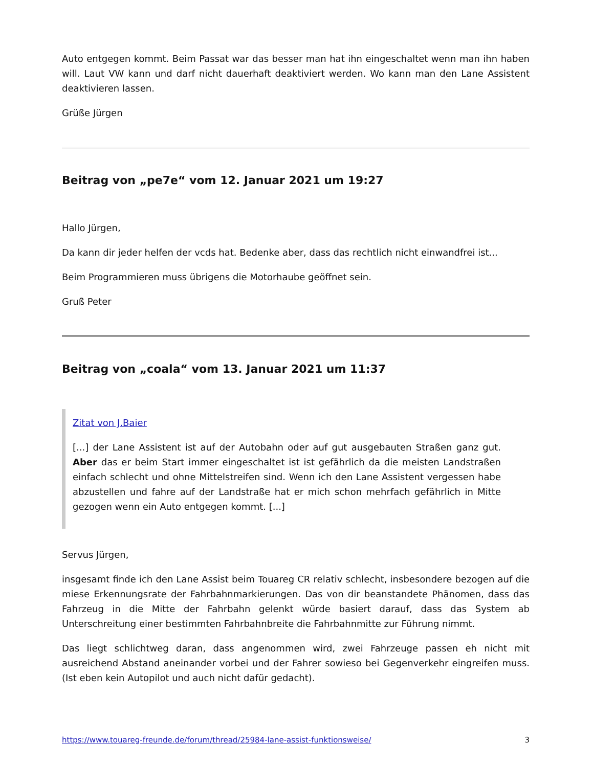Auto entgegen kommt. Beim Passat war das besser man hat ihn eingeschaltet wenn man ihn haben will. Laut VW kann und darf nicht dauerhaft deaktiviert werden. Wo kann man den Lane Assistent deaktivieren lassen.
Grüße Jürgen
Beitrag von „pe7e“ vom 12. Januar 2021 um 19:27
Hallo Jürgen,
Da kann dir jeder helfen der vcds hat. Bedenke aber, dass das rechtlich nicht einwandfrei ist...
Beim Programmieren muss übrigens die Motorhaube geöffnet sein.
Gruß Peter
Beitrag von „coala“ vom 13. Januar 2021 um 11:37
Zitat von J.Baier
[...] der Lane Assistent ist auf der Autobahn oder auf gut ausgebauten Straßen ganz gut. Aber das er beim Start immer eingeschaltet ist ist gefährlich da die meisten Landstraßen einfach schlecht und ohne Mittelstreifen sind. Wenn ich den Lane Assistent vergessen habe abzustellen und fahre auf der Landstraße hat er mich schon mehrfach gefährlich in Mitte gezogen wenn ein Auto entgegen kommt. [...]
Servus Jürgen,
insgesamt finde ich den Lane Assist beim Touareg CR relativ schlecht, insbesondere bezogen auf die miese Erkennungsrate der Fahrbahnmarkierungen. Das von dir beanstandete Phänomen, dass das Fahrzeug in die Mitte der Fahrbahn gelenkt würde basiert darauf, dass das System ab Unterschreitung einer bestimmten Fahrbahnbreite die Fahrbahnmitte zur Führung nimmt.
Das liegt schlichtweg daran, dass angenommen wird, zwei Fahrzeuge passen eh nicht mit ausreichend Abstand aneinander vorbei und der Fahrer sowieso bei Gegenverkehr eingreifen muss. (Ist eben kein Autopilot und auch nicht dafür gedacht).
https://www.touareg-freunde.de/forum/thread/25984-lane-assist-funktionsweise/ 3